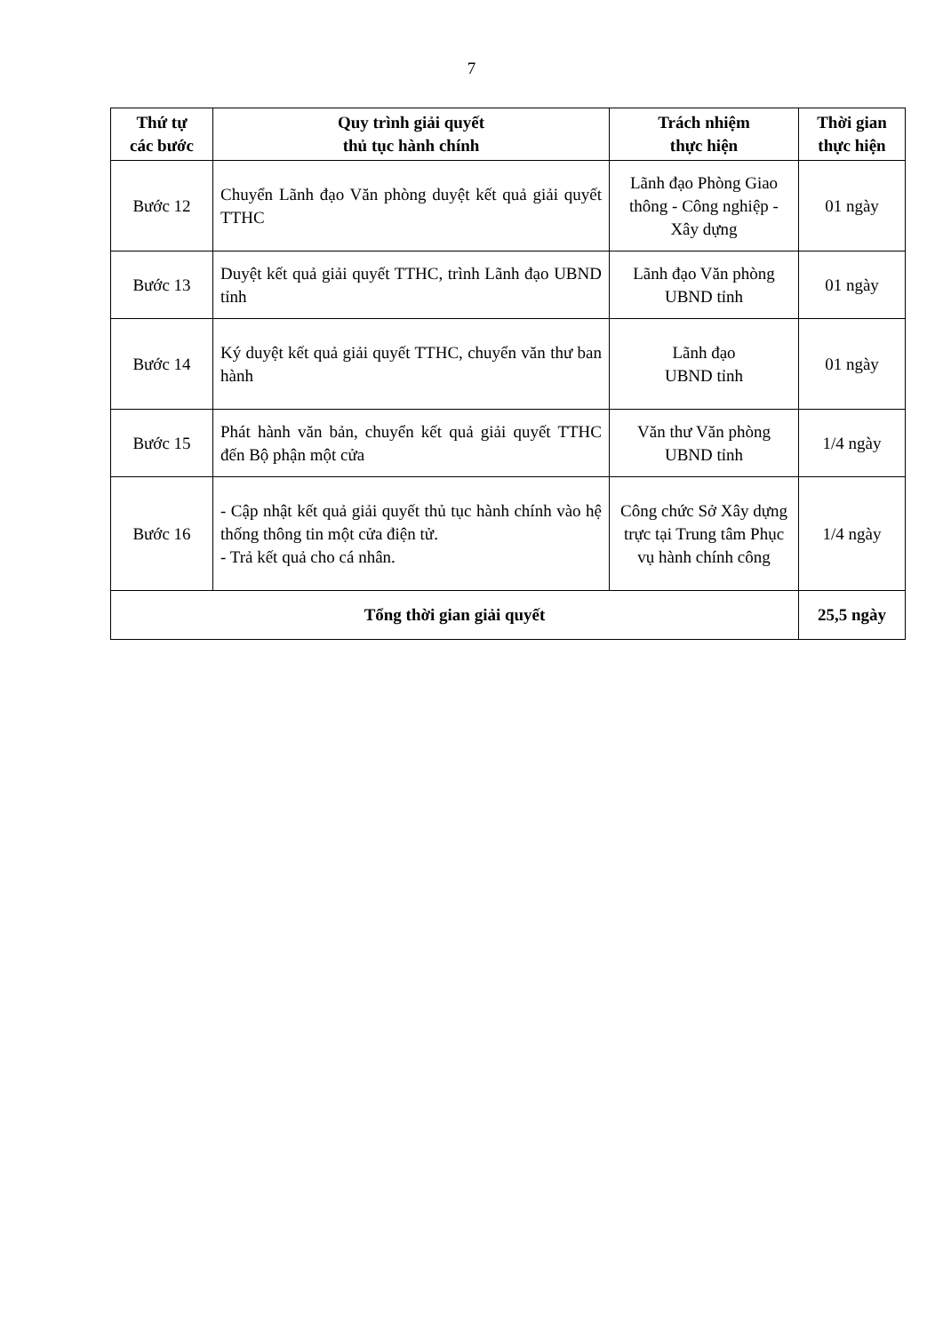7
| Thứ tự các bước | Quy trình giải quyết thủ tục hành chính | Trách nhiệm thực hiện | Thời gian thực hiện |
| --- | --- | --- | --- |
| Bước 12 | Chuyển Lãnh đạo Văn phòng duyệt kết quả giải quyết TTHC | Lãnh đạo Phòng Giao thông - Công nghiệp - Xây dựng | 01 ngày |
| Bước 13 | Duyệt kết quả giải quyết TTHC, trình Lãnh đạo UBND tỉnh | Lãnh đạo Văn phòng UBND tỉnh | 01 ngày |
| Bước 14 | Ký duyệt kết quả giải quyết TTHC, chuyển văn thư ban hành | Lãnh đạo UBND tỉnh | 01 ngày |
| Bước 15 | Phát hành văn bản, chuyển kết quả giải quyết TTHC đến Bộ phận một cửa | Văn thư Văn phòng UBND tỉnh | 1/4 ngày |
| Bước 16 | - Cập nhật kết quả giải quyết thủ tục hành chính vào hệ thống thông tin một cửa điện tử. - Trả kết quả cho cá nhân. | Công chức Sở Xây dựng trực tại Trung tâm Phục vụ hành chính công | 1/4 ngày |
| Tổng thời gian giải quyết | | | 25,5 ngày |